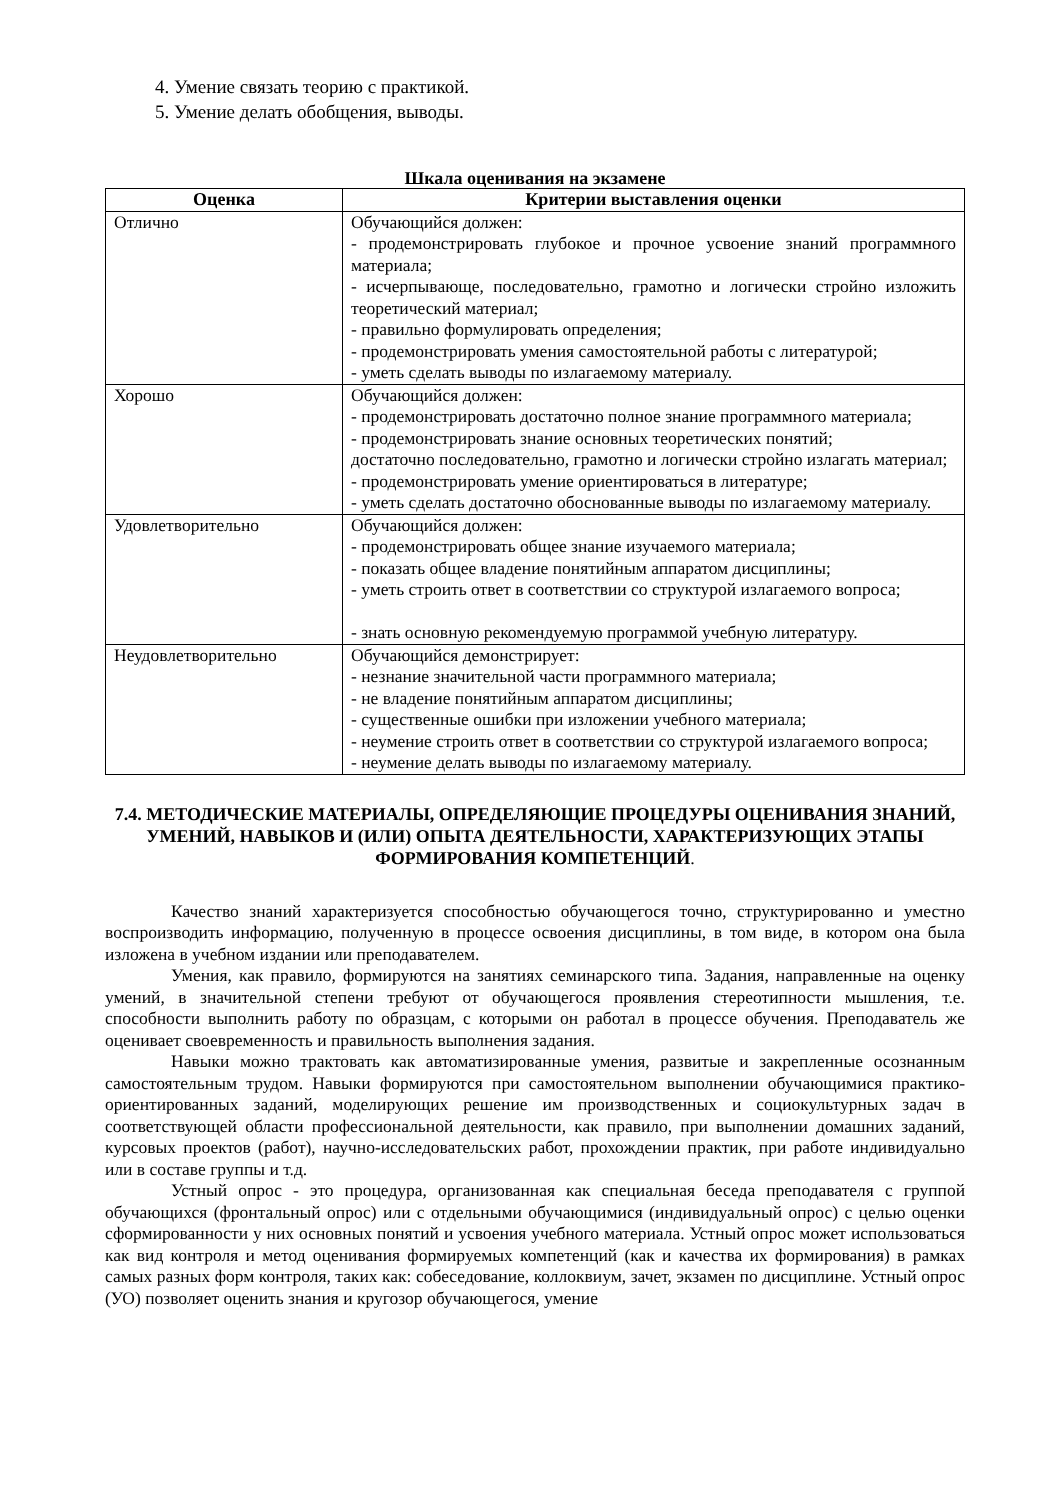4. Умение связать теорию с практикой.
5. Умение делать обобщения, выводы.
Шкала оценивания на экзамене
| Оценка | Критерии выставления оценки |
| --- | --- |
| Отлично | Обучающийся должен: - продемонстрировать глубокое и прочное усвоение знаний программного материала; - исчерпывающе, последовательно, грамотно и логически стройно изложить теоретический материал; - правильно формулировать определения; - продемонстрировать умения самостоятельной работы с литературой; - уметь сделать выводы по излагаемому материалу. |
| Хорошо | Обучающийся должен: - продемонстрировать достаточно полное знание программного материала; - продемонстрировать знание основных теоретических понятий; достаточно последовательно, грамотно и логически стройно излагать материал; - продемонстрировать умение ориентироваться в литературе; - уметь сделать достаточно обоснованные выводы по излагаемому материалу. |
| Удовлетворительно | Обучающийся должен: - продемонстрировать общее знание изучаемого материала; - показать общее владение понятийным аппаратом дисциплины; - уметь строить ответ в соответствии со структурой излагаемого вопроса; - знать основную рекомендуемую программой учебную литературу. |
| Неудовлетворительно | Обучающийся демонстрирует: - незнание значительной части программного материала; - не владение понятийным аппаратом дисциплины; - существенные ошибки при изложении учебного материала; - неумение строить ответ в соответствии со структурой излагаемого вопроса; - неумение делать выводы по излагаемому материалу. |
7.4. МЕТОДИЧЕСКИЕ МАТЕРИАЛЫ, ОПРЕДЕЛЯЮЩИЕ ПРОЦЕДУРЫ ОЦЕНИВАНИЯ ЗНАНИЙ, УМЕНИЙ, НАВЫКОВ И (ИЛИ) ОПЫТА ДЕЯТЕЛЬНОСТИ, ХАРАКТЕРИЗУЮЩИХ ЭТАПЫ ФОРМИРОВАНИЯ КОМПЕТЕНЦИЙ.
Качество знаний характеризуется способностью обучающегося точно, структурированно и уместно воспроизводить информацию, полученную в процессе освоения дисциплины, в том виде, в котором она была изложена в учебном издании или преподавателем.
Умения, как правило, формируются на занятиях семинарского типа. Задания, направленные на оценку умений, в значительной степени требуют от обучающегося проявления стереотипности мышления, т.е. способности выполнить работу по образцам, с которыми он работал в процессе обучения. Преподаватель же оценивает своевременность и правильность выполнения задания.
Навыки можно трактовать как автоматизированные умения, развитые и закрепленные осознанным самостоятельным трудом. Навыки формируются при самостоятельном выполнении обучающимися практико-ориентированных заданий, моделирующих решение им производственных и социокультурных задач в соответствующей области профессиональной деятельности, как правило, при выполнении домашних заданий, курсовых проектов (работ), научно-исследовательских работ, прохождении практик, при работе индивидуально или в составе группы и т.д.
Устный опрос - это процедура, организованная как специальная беседа преподавателя с группой обучающихся (фронтальный опрос) или с отдельными обучающимися (индивидуальный опрос) с целью оценки сформированности у них основных понятий и усвоения учебного материала. Устный опрос может использоваться как вид контроля и метод оценивания формируемых компетенций (как и качества их формирования) в рамках самых разных форм контроля, таких как: собеседование, коллоквиум, зачет, экзамен по дисциплине. Устный опрос (УО) позволяет оценить знания и кругозор обучающегося, умение